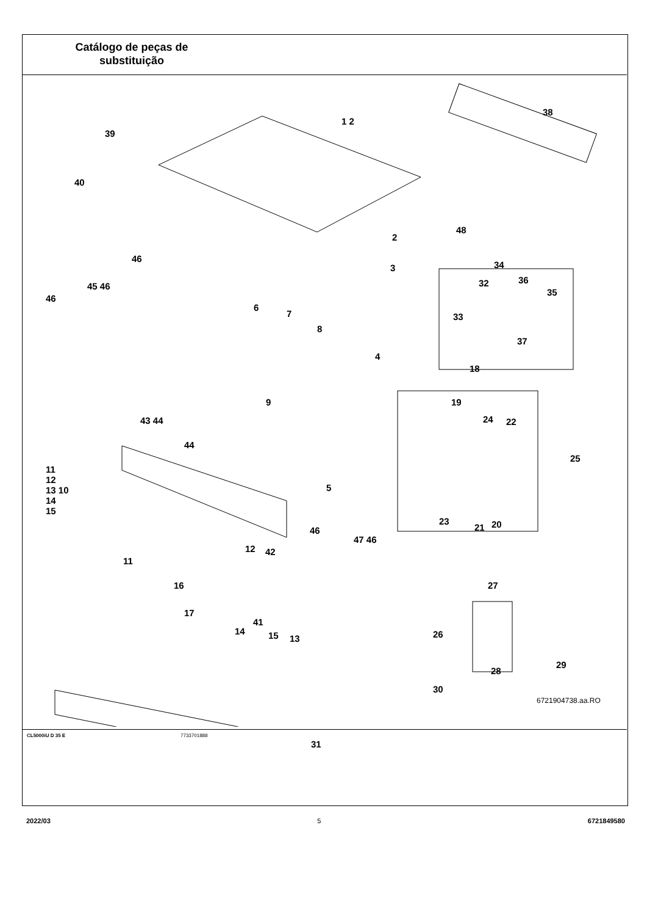Catálogo de peças de substituição
1 2
38
39
40
2
48
46
3 34
45 46 32 36
35
46
6
7
8
33
37
4
18
9 19
43 44 24 22
44
25
11
12
13 10
14
15
5
23
21 20
46
47 46
12 42
11
16 27
17
41
14 15 13 26
28
29
30
31
6721904738.aa.RO
CL5000iU D 35 E 7733701888
2022/03 5 6721849580